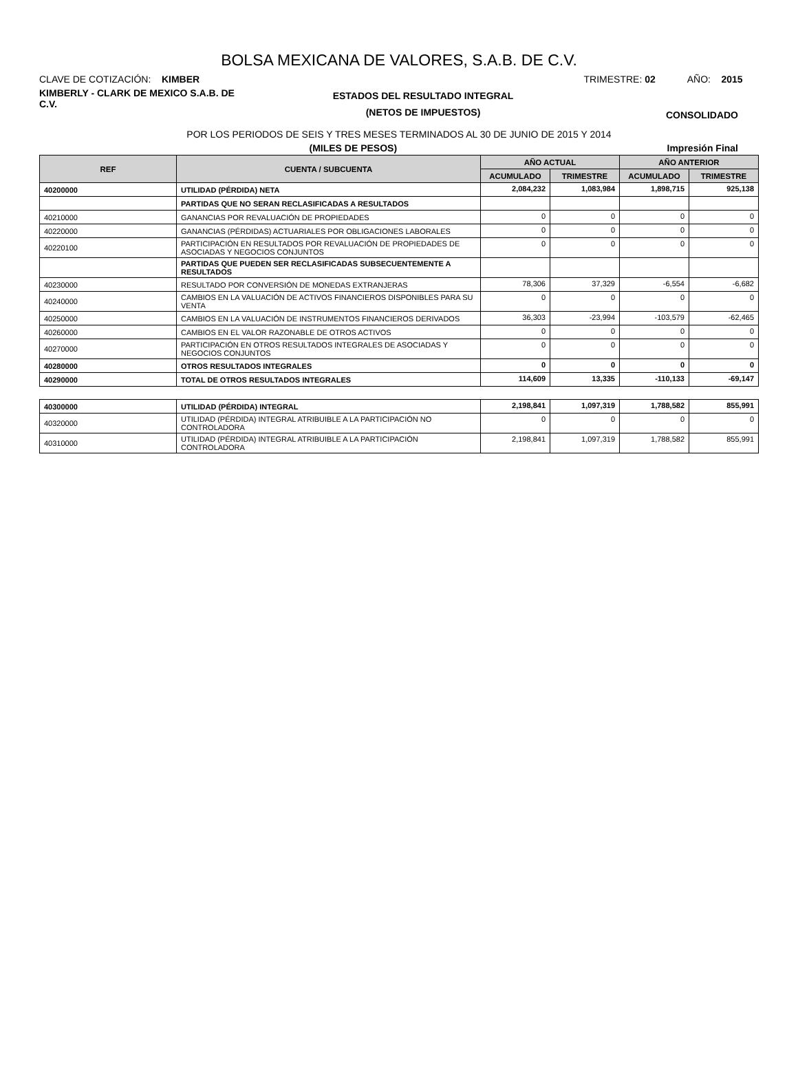BOLSA MEXICANA DE VALORES, S.A.B. DE C.V.
CLAVE DE COTIZACIÓN: KIMBER TRIMESTRE: 02 AÑO: 2015
KIMBERLY - CLARK DE MEXICO S.A.B. DE C.V.
ESTADOS DEL RESULTADO INTEGRAL
(NETOS DE IMPUESTOS)
CONSOLIDADO
POR LOS PERIODOS DE SEIS Y TRES MESES TERMINADOS AL 30 DE JUNIO DE 2015 Y 2014
(MILES DE PESOS) Impresión Final
| REF | CUENTA / SUBCUENTA | AÑO ACTUAL | | AÑO ANTERIOR | |
| --- | --- | --- | --- | --- | --- |
| | | ACUMULADO | TRIMESTRE | ACUMULADO | TRIMESTRE |
| 40200000 | UTILIDAD (PÉRDIDA) NETA | 2,084,232 | 1,083,984 | 1,898,715 | 925,138 |
| | PARTIDAS QUE NO SERAN RECLASIFICADAS A RESULTADOS | | | | |
| 40210000 | GANANCIAS POR REVALUACIÓN DE PROPIEDADES | 0 | 0 | 0 | 0 |
| 40220000 | GANANCIAS (PÉRDIDAS) ACTUARIALES POR OBLIGACIONES LABORALES | 0 | 0 | 0 | 0 |
| 40220100 | PARTICIPACIÓN EN RESULTADOS POR REVALUACIÓN DE PROPIEDADES DE ASOCIADAS Y NEGOCIOS CONJUNTOS | 0 | 0 | 0 | 0 |
| | PARTIDAS QUE PUEDEN SER RECLASIFICADAS SUBSECUENTEMENTE A RESULTADOS | | | | |
| 40230000 | RESULTADO POR CONVERSIÓN DE MONEDAS EXTRANJERAS | 78,306 | 37,329 | -6,554 | -6,682 |
| 40240000 | CAMBIOS EN LA VALUACIÓN DE ACTIVOS FINANCIEROS DISPONIBLES PARA SU VENTA | 0 | 0 | 0 | 0 |
| 40250000 | CAMBIOS EN LA VALUACIÓN DE INSTRUMENTOS FINANCIEROS DERIVADOS | 36,303 | -23,994 | -103,579 | -62,465 |
| 40260000 | CAMBIOS EN EL VALOR RAZONABLE DE OTROS ACTIVOS | 0 | 0 | 0 | 0 |
| 40270000 | PARTICIPACIÓN EN OTROS RESULTADOS INTEGRALES DE ASOCIADAS Y NEGOCIOS CONJUNTOS | 0 | 0 | 0 | 0 |
| 40280000 | OTROS RESULTADOS INTEGRALES | 0 | 0 | 0 | 0 |
| 40290000 | TOTAL DE OTROS RESULTADOS INTEGRALES | 114,609 | 13,335 | -110,133 | -69,147 |
| 40300000 | UTILIDAD (PÉRDIDA) INTEGRAL | 2,198,841 | 1,097,319 | 1,788,582 | 855,991 |
| 40320000 | UTILIDAD (PÉRDIDA) INTEGRAL ATRIBUIBLE A LA PARTICIPACIÓN NO CONTROLADORA | 0 | 0 | 0 | 0 |
| 40310000 | UTILIDAD (PÉRDIDA) INTEGRAL ATRIBUIBLE A LA PARTICIPACIÓN CONTROLADORA | 2,198,841 | 1,097,319 | 1,788,582 | 855,991 |